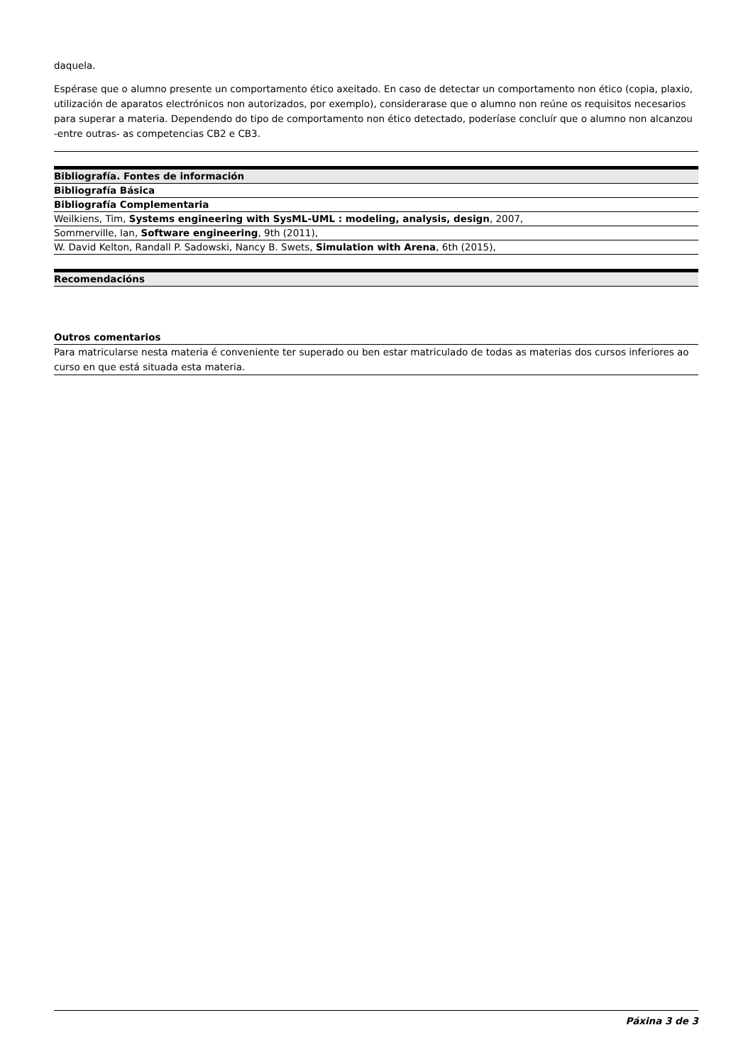daquela.
Espérase que o alumno presente un comportamento ético axeitado. En caso de detectar un comportamento non ético (copia, plaxio, utilización de aparatos electrónicos non autorizados, por exemplo), considerarase que o alumno non reúne os requisitos necesarios para superar a materia. Dependendo do tipo de comportamento non ético detectado, poderíase concluír que o alumno non alcanzou -entre outras- as competencias CB2 e CB3.
| Bibliografía. Fontes de información |
| --- |
| Bibliografía Básica |
| Bibliografía Complementaria |
| Weilkiens, Tim, Systems engineering with SysML-UML : modeling, analysis, design , 2007, |
| Sommerville, Ian, Software engineering , 9th (2011), |
| W. David Kelton, Randall P. Sadowski, Nancy B. Swets, Simulation with Arena , 6th (2015), |
| Recomendacións |
| --- |
| Outros comentarios |
| Para matricularse nesta materia é conveniente ter superado ou ben estar matriculado de todas as materias dos cursos inferiores ao curso en que está situada esta materia. |
Páxina 3 de 3